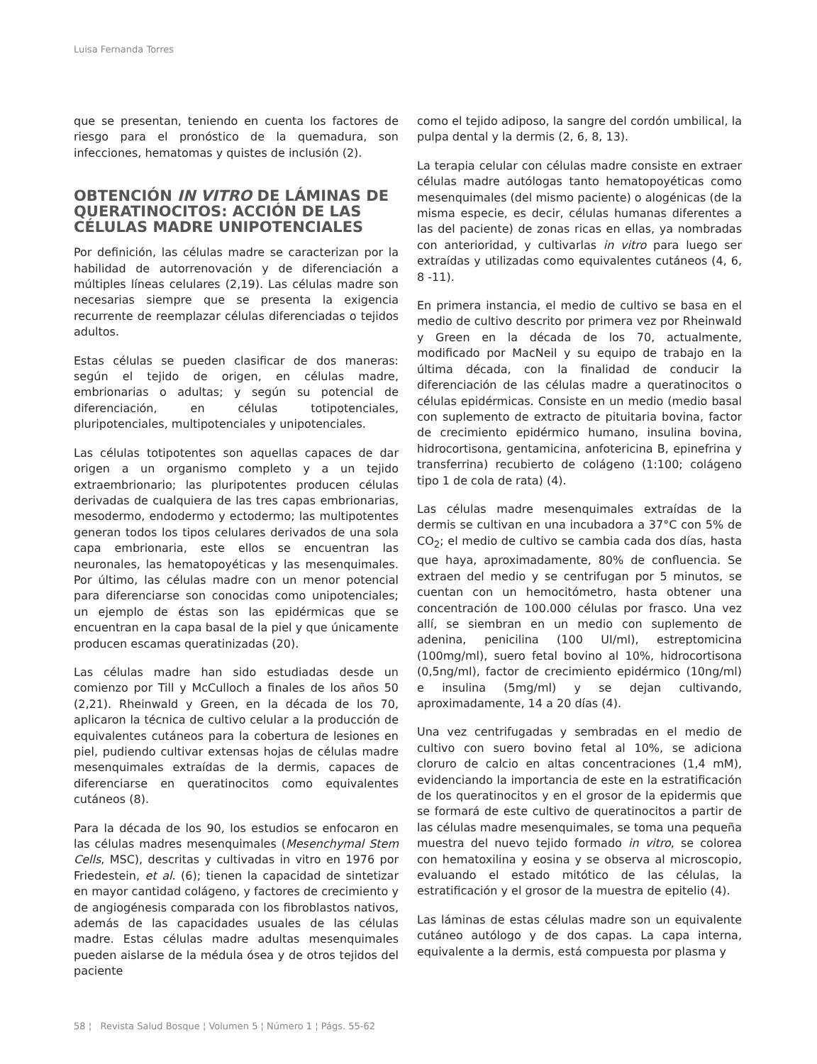Luisa Fernanda Torres
que se presentan, teniendo en cuenta los factores de riesgo para el pronóstico de la quemadura, son infecciones, hematomas y quistes de inclusión (2).
OBTENCIÓN IN VITRO DE LÁMINAS DE QUERATINOCITOS: ACCIÓN DE LAS CÉLULAS MADRE UNIPOTENCIALES
Por definición, las células madre se caracterizan por la habilidad de autorrenovación y de diferenciación a múltiples líneas celulares (2,19). Las células madre son necesarias siempre que se presenta la exigencia recurrente de reemplazar células diferenciadas o tejidos adultos.
Estas células se pueden clasificar de dos maneras: según el tejido de origen, en células madre, embrionarias o adultas; y según su potencial de diferenciación, en células totipotenciales, pluripotenciales, multipotenciales y unipotenciales.
Las células totipotentes son aquellas capaces de dar origen a un organismo completo y a un tejido extraembrionario; las pluripotentes producen células derivadas de cualquiera de las tres capas embrionarias, mesodermo, endodermo y ectodermo; las multipotentes generan todos los tipos celulares derivados de una sola capa embrionaria, este ellos se encuentran las neuronales, las hematopoyéticas y las mesenquimales. Por último, las células madre con un menor potencial para diferenciarse son conocidas como unipotenciales; un ejemplo de éstas son las epidérmicas que se encuentran en la capa basal de la piel y que únicamente producen escamas queratinizadas (20).
Las células madre han sido estudiadas desde un comienzo por Till y McCulloch a finales de los años 50 (2,21). Rheinwald y Green, en la década de los 70, aplicaron la técnica de cultivo celular a la producción de equivalentes cutáneos para la cobertura de lesiones en piel, pudiendo cultivar extensas hojas de células madre mesenquimales extraídas de la dermis, capaces de diferenciarse en queratinocitos como equivalentes cutáneos (8).
Para la década de los 90, los estudios se enfocaron en las células madres mesenquimales (Mesenchymal Stem Cells, MSC), descritas y cultivadas in vitro en 1976 por Friedestein, et al. (6); tienen la capacidad de sintetizar en mayor cantidad colágeno, y factores de crecimiento y de angiogénesis comparada con los fibroblastos nativos, además de las capacidades usuales de las células madre. Estas células madre adultas mesenquimales pueden aislarse de la médula ósea y de otros tejidos del paciente
como el tejido adiposo, la sangre del cordón umbilical, la pulpa dental y la dermis (2, 6, 8, 13).
La terapia celular con células madre consiste en extraer células madre autólogas tanto hematopoyéticas como mesenquimales (del mismo paciente) o alogénicas (de la misma especie, es decir, células humanas diferentes a las del paciente) de zonas ricas en ellas, ya nombradas con anterioridad, y cultivarlas in vitro para luego ser extraídas y utilizadas como equivalentes cutáneos (4, 6, 8 -11).
En primera instancia, el medio de cultivo se basa en el medio de cultivo descrito por primera vez por Rheinwald y Green en la década de los 70, actualmente, modificado por MacNeil y su equipo de trabajo en la última década, con la finalidad de conducir la diferenciación de las células madre a queratinocitos o células epidérmicas. Consiste en un medio (medio basal con suplemento de extracto de pituitaria bovina, factor de crecimiento epidérmico humano, insulina bovina, hidrocortisona, gentamicina, anfotericina B, epinefrina y transferrina) recubierto de colágeno (1:100; colágeno tipo 1 de cola de rata) (4).
Las células madre mesenquimales extraídas de la dermis se cultivan en una incubadora a 37°C con 5% de CO<sub>2</sub>; el medio de cultivo se cambia cada dos días, hasta que haya, aproximadamente, 80% de confluencia. Se extraen del medio y se centrifugan por 5 minutos, se cuentan con un hemocitómetro, hasta obtener una concentración de 100.000 células por frasco. Una vez allí, se siembran en un medio con suplemento de adenina, penicilina (100 UI/ml), estreptomicina (100mg/ml), suero fetal bovino al 10%, hidrocortisona (0,5ng/ml), factor de crecimiento epidérmico (10ng/ml) e insulina (5mg/ml) y se dejan cultivando, aproximadamente, 14 a 20 días (4).
Una vez centrifugadas y sembradas en el medio de cultivo con suero bovino fetal al 10%, se adiciona cloruro de calcio en altas concentraciones (1,4 mM), evidenciando la importancia de este en la estratificación de los queratinocitos y en el grosor de la epidermis que se formará de este cultivo de queratinocitos a partir de las células madre mesenquimales, se toma una pequeña muestra del nuevo tejido formado in vitro, se colorea con hematoxilina y eosina y se observa al microscopio, evaluando el estado mitótico de las células, la estratificación y el grosor de la muestra de epitelio (4).
Las láminas de estas células madre son un equivalente cutáneo autólogo y de dos capas. La capa interna, equivalente a la dermis, está compuesta por plasma y
58 ¦ Revista Salud Bosque ¦ Volumen 5 ¦ Número 1 ¦ Págs. 55-62